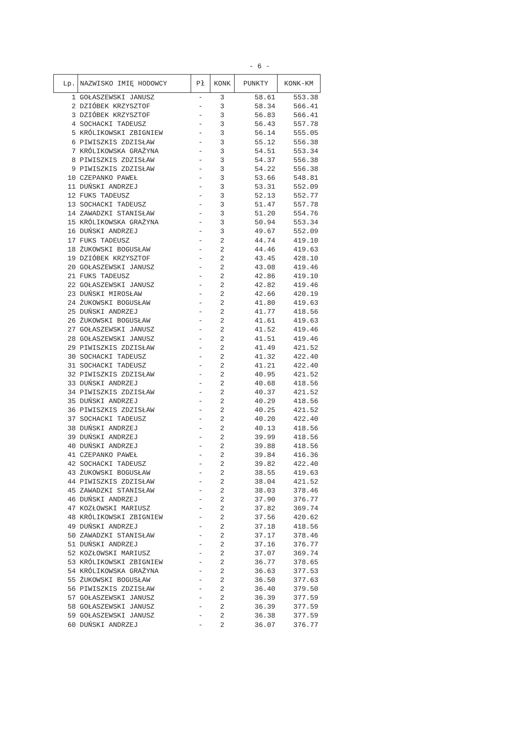- 6 -
| Lp. | NAZWISKO IMIĘ HODOWCY | Pł | KONK | PUNKTY | KONK-KM |
| --- | --- | --- | --- | --- | --- |
| 1 | GOŁASZEWSKI JANUSZ | - | 3 | 58.61 | 553.38 |
| 2 | DZIÓBEK KRZYSZTOF | - | 3 | 58.34 | 566.41 |
| 3 | DZIÓBEK KRZYSZTOF | - | 3 | 56.83 | 566.41 |
| 4 | SOCHACKI TADEUSZ | - | 3 | 56.43 | 557.78 |
| 5 | KRÓLIKOWSKI ZBIGNIEW | - | 3 | 56.14 | 555.05 |
| 6 | PIWISZKIS ZDZISŁAW | - | 3 | 55.12 | 556.38 |
| 7 | KRÓLIKOWSKA GRAŻYNA | - | 3 | 54.51 | 553.34 |
| 8 | PIWISZKIS ZDZISŁAW | - | 3 | 54.37 | 556.38 |
| 9 | PIWISZKIS ZDZISŁAW | - | 3 | 54.22 | 556.38 |
| 10 | CZEPANKO PAWEŁ | - | 3 | 53.66 | 548.81 |
| 11 | DUŃSKI ANDRZEJ | - | 3 | 53.31 | 552.09 |
| 12 | FUKS TADEUSZ | - | 3 | 52.13 | 552.77 |
| 13 | SOCHACKI TADEUSZ | - | 3 | 51.47 | 557.78 |
| 14 | ZAWADZKI STANISŁAW | - | 3 | 51.20 | 554.76 |
| 15 | KRÓLIKOWSKA GRAŻYNA | - | 3 | 50.94 | 553.34 |
| 16 | DUŃSKI ANDRZEJ | - | 3 | 49.67 | 552.09 |
| 17 | FUKS TADEUSZ | - | 2 | 44.74 | 419.10 |
| 18 | ŻUKOWSKI BOGUSŁAW | - | 2 | 44.46 | 419.63 |
| 19 | DZIÓBEK KRZYSZTOF | - | 2 | 43.45 | 428.10 |
| 20 | GOŁASZEWSKI JANUSZ | - | 2 | 43.08 | 419.46 |
| 21 | FUKS TADEUSZ | - | 2 | 42.86 | 419.10 |
| 22 | GOŁASZEWSKI JANUSZ | - | 2 | 42.82 | 419.46 |
| 23 | DUŃSKI MIROSŁAW | - | 2 | 42.66 | 420.19 |
| 24 | ŻUKOWSKI BOGUSŁAW | - | 2 | 41.80 | 419.63 |
| 25 | DUŃSKI ANDRZEJ | - | 2 | 41.77 | 418.56 |
| 26 | ŻUKOWSKI BOGUSŁAW | - | 2 | 41.61 | 419.63 |
| 27 | GOŁASZEWSKI JANUSZ | - | 2 | 41.52 | 419.46 |
| 28 | GOŁASZEWSKI JANUSZ | - | 2 | 41.51 | 419.46 |
| 29 | PIWISZKIS ZDZISŁAW | - | 2 | 41.49 | 421.52 |
| 30 | SOCHACKI TADEUSZ | - | 2 | 41.32 | 422.40 |
| 31 | SOCHACKI TADEUSZ | - | 2 | 41.21 | 422.40 |
| 32 | PIWISZKIS ZDZISŁAW | - | 2 | 40.95 | 421.52 |
| 33 | DUŃSKI ANDRZEJ | - | 2 | 40.68 | 418.56 |
| 34 | PIWISZKIS ZDZISŁAW | - | 2 | 40.37 | 421.52 |
| 35 | DUŃSKI ANDRZEJ | - | 2 | 40.29 | 418.56 |
| 36 | PIWISZKIS ZDZISŁAW | - | 2 | 40.25 | 421.52 |
| 37 | SOCHACKI TADEUSZ | - | 2 | 40.20 | 422.40 |
| 38 | DUŃSKI ANDRZEJ | - | 2 | 40.13 | 418.56 |
| 39 | DUŃSKI ANDRZEJ | - | 2 | 39.99 | 418.56 |
| 40 | DUŃSKI ANDRZEJ | - | 2 | 39.88 | 418.56 |
| 41 | CZEPANKO PAWEŁ | - | 2 | 39.84 | 416.36 |
| 42 | SOCHACKI TADEUSZ | - | 2 | 39.82 | 422.40 |
| 43 | ŻUKOWSKI BOGUSŁAW | - | 2 | 38.55 | 419.63 |
| 44 | PIWISZKIS ZDZISŁAW | - | 2 | 38.04 | 421.52 |
| 45 | ZAWADZKI STANISŁAW | - | 2 | 38.03 | 378.46 |
| 46 | DUŃSKI ANDRZEJ | - | 2 | 37.90 | 376.77 |
| 47 | KOZŁOWSKI MARIUSZ | - | 2 | 37.82 | 369.74 |
| 48 | KRÓLIKOWSKI ZBIGNIEW | - | 2 | 37.56 | 420.62 |
| 49 | DUŃSKI ANDRZEJ | - | 2 | 37.18 | 418.56 |
| 50 | ZAWADZKI STANISŁAW | - | 2 | 37.17 | 378.46 |
| 51 | DUŃSKI ANDRZEJ | - | 2 | 37.16 | 376.77 |
| 52 | KOZŁOWSKI MARIUSZ | - | 2 | 37.07 | 369.74 |
| 53 | KRÓLIKOWSKI ZBIGNIEW | - | 2 | 36.77 | 378.65 |
| 54 | KRÓLIKOWSKA GRAŻYNA | - | 2 | 36.63 | 377.53 |
| 55 | ŻUKOWSKI BOGUSŁAW | - | 2 | 36.50 | 377.63 |
| 56 | PIWISZKIS ZDZISŁAW | - | 2 | 36.40 | 379.50 |
| 57 | GOŁASZEWSKI JANUSZ | - | 2 | 36.39 | 377.59 |
| 58 | GOŁASZEWSKI JANUSZ | - | 2 | 36.39 | 377.59 |
| 59 | GOŁASZEWSKI JANUSZ | - | 2 | 36.38 | 377.59 |
| 60 | DUŃSKI ANDRZEJ | - | 2 | 36.07 | 376.77 |